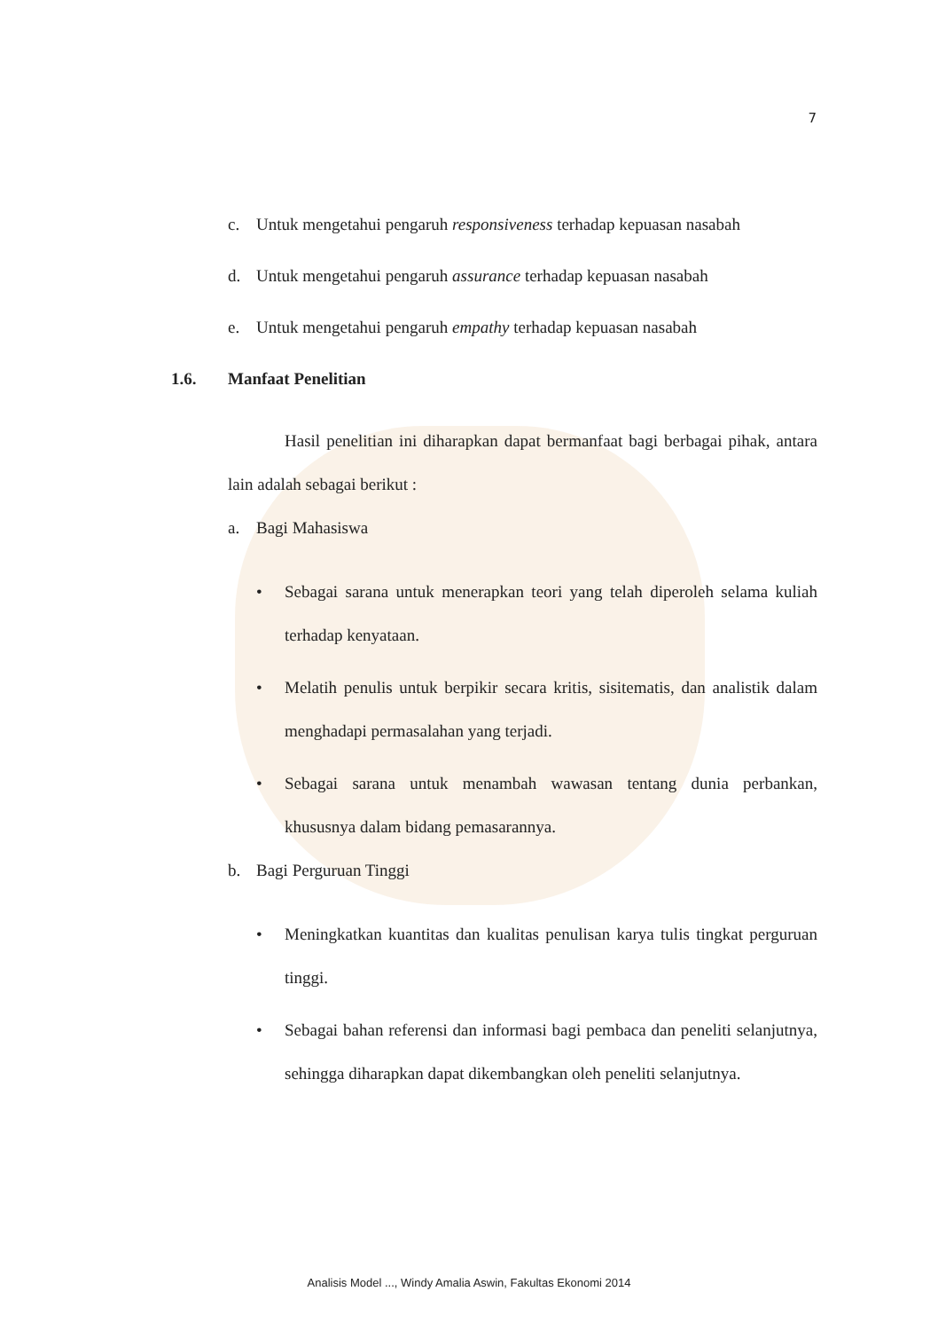7
c. Untuk mengetahui pengaruh responsiveness terhadap kepuasan nasabah
d. Untuk mengetahui pengaruh assurance terhadap kepuasan nasabah
e. Untuk mengetahui pengaruh empathy terhadap kepuasan nasabah
1.6. Manfaat Penelitian
Hasil penelitian ini diharapkan dapat bermanfaat bagi berbagai pihak, antara lain adalah sebagai berikut :
a. Bagi Mahasiswa
• Sebagai sarana untuk menerapkan teori yang telah diperoleh selama kuliah terhadap kenyataan.
• Melatih penulis untuk berpikir secara kritis, sisitematis, dan analistik dalam menghadapi permasalahan yang terjadi.
• Sebagai sarana untuk menambah wawasan tentang dunia perbankan, khususnya dalam bidang pemasarannya.
b. Bagi Perguruan Tinggi
• Meningkatkan kuantitas dan kualitas penulisan karya tulis tingkat perguruan tinggi.
• Sebagai bahan referensi dan informasi bagi pembaca dan peneliti selanjutnya, sehingga diharapkan dapat dikembangkan oleh peneliti selanjutnya.
Analisis Model ..., Windy Amalia Aswin, Fakultas Ekonomi 2014